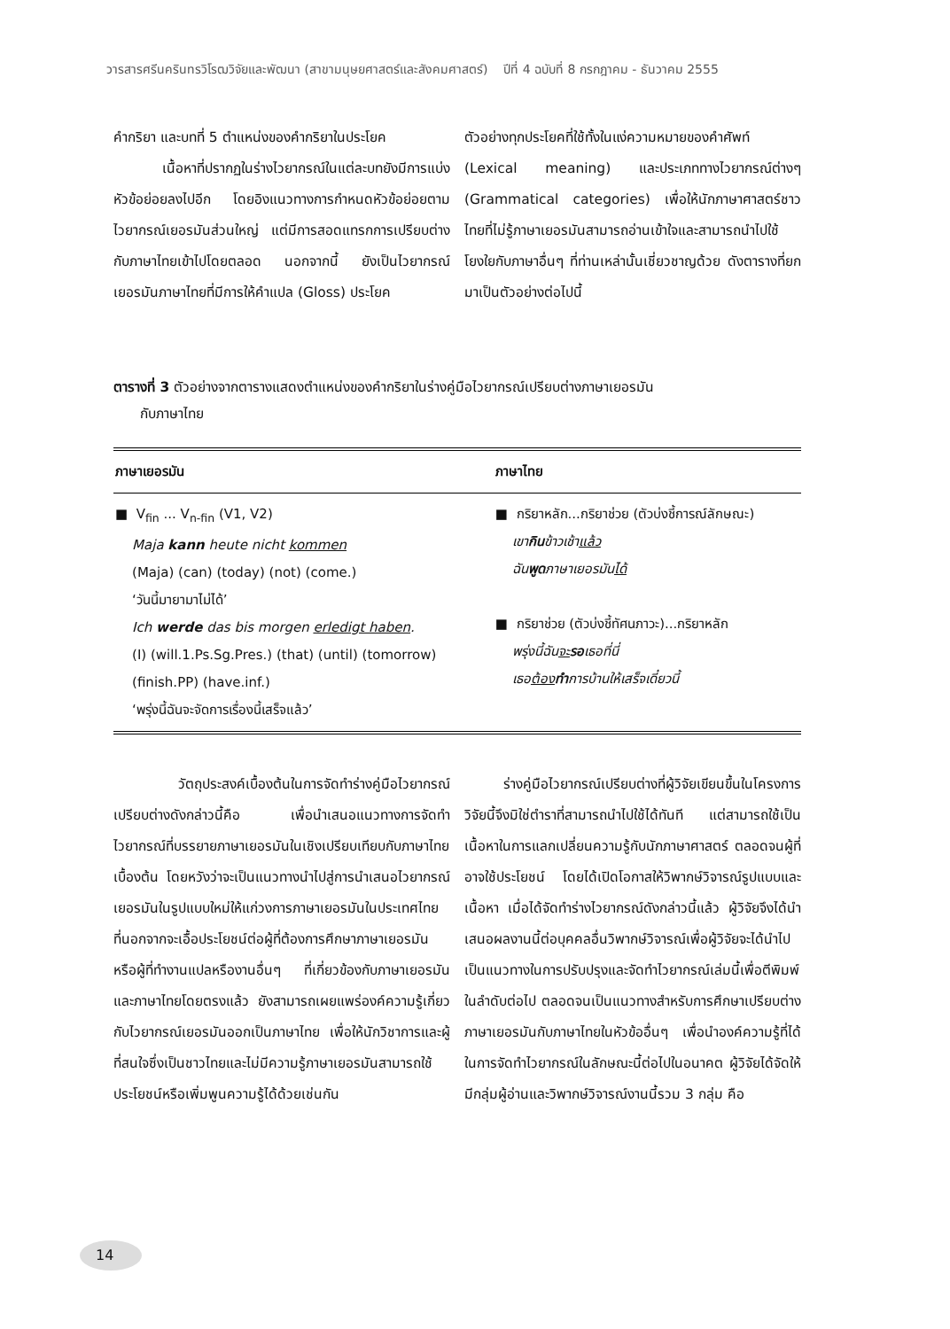วารสารศรีนครินทรวิโรฒวิจัยและพัฒนา (สาขามนุษยศาสตร์และสังคมศาสตร์) ปีที่ 4 ฉบับที่ 8 กรกฎาคม - ธันวาคม 2555
คำกริยา และบทที่ 5 ตำแหน่งของคำกริยาในประโยค
เนื้อหาที่ปรากฏในร่างไวยากรณ์ในแต่ละบทยังมีการแบ่งหัวข้อย่อยลงไปอีก โดยอิงแนวทางการกำหนดหัวข้อย่อยตามไวยากรณ์เยอรมันส่วนใหญ่ แต่มีการสอดแทรกการเปรียบต่างกับภาษาไทยเข้าไปโดยตลอด นอกจากนี้ ยังเป็นไวยากรณ์เยอรมันภาษาไทยที่มีการให้คำแปล (Gloss) ประโยค
ตัวอย่างทุกประโยคที่ใช้ทั้งในแง่ความหมายของคำศัพท์ (Lexical meaning) และประเภททางไวยากรณ์ต่างๆ (Grammatical categories) เพื่อให้นักภาษาศาสตร์ชาวไทยที่ไม่รู้ภาษาเยอรมันสามารถอ่านเข้าใจและสามารถนำไปใช้โยงใยกับภาษาอื่นๆ ที่ท่านเหล่านั้นเชี่ยวชาญด้วย ดังตารางที่ยกมาเป็นตัวอย่างต่อไปนี้
ตารางที่ 3 ตัวอย่างจากตารางแสดงตำแหน่งของคำกริยาในร่างคู่มือไวยากรณ์เปรียบต่างภาษาเยอรมัน
กับภาษาไทย
| ภาษาเยอรมัน | ภาษาไทย |
| --- | --- |
| ■ V<sub>fin</sub> ... V<sub>n-fin</sub> (V1, V2) Maja kann heute nicht kommen (Maja) (can) (today) (not) (come.) ‘วันนี้มายามาไม่ได้’ Ich werde das bis morgen erledigt haben . (I) (will.1.Ps.Sg.Pres.) (that) (until) (tomorrow) (finish.PP) (have.inf.) ‘พรุ่งนี้ฉันจะจัดการเรื่องนี้เสร็จแล้ว’ | ■ กริยาหลัก...กริยาช่วย (ตัวบ่งชี้การณ์ลักษณะ) เขา กิน ข้าวเช้า แล้ว ฉัน พูด ภาษาเยอรมัน ได้ ■ กริยาช่วย (ตัวบ่งชี้ทัศนภาวะ)...กริยาหลัก พรุ่งนี้ฉัน จะ รอ เธอที่นี่ เธอ ต้อง ทำ การบ้านให้เสร็จเดี๋ยวนี้ |
วัตถุประสงค์เบื้องต้นในการจัดทำร่างคู่มือไวยากรณ์เปรียบต่างดังกล่าวนี้คือ เพื่อนำเสนอแนวทางการจัดทำไวยากรณ์ที่บรรยายภาษาเยอรมันในเชิงเปรียบเทียบกับภาษาไทยเบื้องต้น โดยหวังว่าจะเป็นแนวทางนำไปสู่การนำเสนอไวยากรณ์เยอรมันในรูปแบบใหม่ให้แก่วงการภาษาเยอรมันในประเทศไทย ที่นอกจากจะเอื้อประโยชน์ต่อผู้ที่ต้องการศึกษาภาษาเยอรมัน หรือผู้ที่ทำงานแปลหรืองานอื่นๆ ที่เกี่ยวข้องกับภาษาเยอรมันและภาษาไทยโดยตรงแล้ว ยังสามารถเผยแพร่องค์ความรู้เกี่ยวกับไวยากรณ์เยอรมันออกเป็นภาษาไทย เพื่อให้นักวิชาการและผู้ที่สนใจซึ่งเป็นชาวไทยและไม่มีความรู้ภาษาเยอรมันสามารถใช้ประโยชน์หรือเพิ่มพูนความรู้ได้ด้วยเช่นกัน
ร่างคู่มือไวยากรณ์เปรียบต่างที่ผู้วิจัยเขียนขึ้นในโครงการวิจัยนี้จึงมิใช่ตำราที่สามารถนำไปใช้ได้ทันที แต่สามารถใช้เป็นเนื้อหาในการแลกเปลี่ยนความรู้กับนักภาษาศาสตร์ ตลอดจนผู้ที่อาจใช้ประโยชน์ โดยได้เปิดโอกาสให้วิพากษ์วิจารณ์รูปแบบและเนื้อหา เมื่อได้จัดทำร่างไวยากรณ์ดังกล่าวนี้แล้ว ผู้วิจัยจึงได้นำเสนอผลงานนี้ต่อบุคคลอื่นวิพากษ์วิจารณ์เพื่อผู้วิจัยจะได้นำไปเป็นแนวทางในการปรับปรุงและจัดทำไวยากรณ์เล่มนี้เพื่อตีพิมพ์ในลำดับต่อไป ตลอดจนเป็นแนวทางสำหรับการศึกษาเปรียบต่างภาษาเยอรมันกับภาษาไทยในหัวข้ออื่นๆ เพื่อนำองค์ความรู้ที่ได้ในการจัดทำไวยากรณ์ในลักษณะนี้ต่อไปในอนาคต ผู้วิจัยได้จัดให้มีกลุ่มผู้อ่านและวิพากษ์วิจารณ์งานนี้รวม 3 กลุ่ม คือ
14